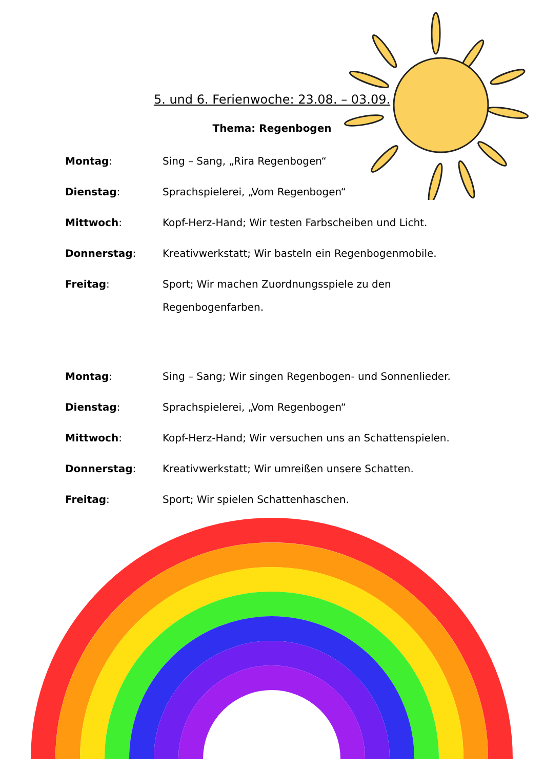5. und 6. Ferienwoche: 23.08. – 03.09.
Thema: Regenbogen
Montag: Sing – Sang, „Rira Regenbogen“
Dienstag: Sprachspielerei, „Vom Regenbogen“
Mittwoch: Kopf-Herz-Hand; Wir testen Farbscheiben und Licht.
Donnerstag: Kreativwerkstatt; Wir basteln ein Regenbogenmobile.
Freitag: Sport; Wir machen Zuordnungsspiele zu den Regenbogenfarben.
Montag: Sing – Sang; Wir singen Regenbogen- und Sonnenlieder.
Dienstag: Sprachspielerei, „Vom Regenbogen“
Mittwoch: Kopf-Herz-Hand; Wir versuchen uns an Schattenspielen.
Donnerstag: Kreativwerkstatt; Wir umreißen unsere Schatten.
Freitag: Sport; Wir spielen Schattenhaschen.